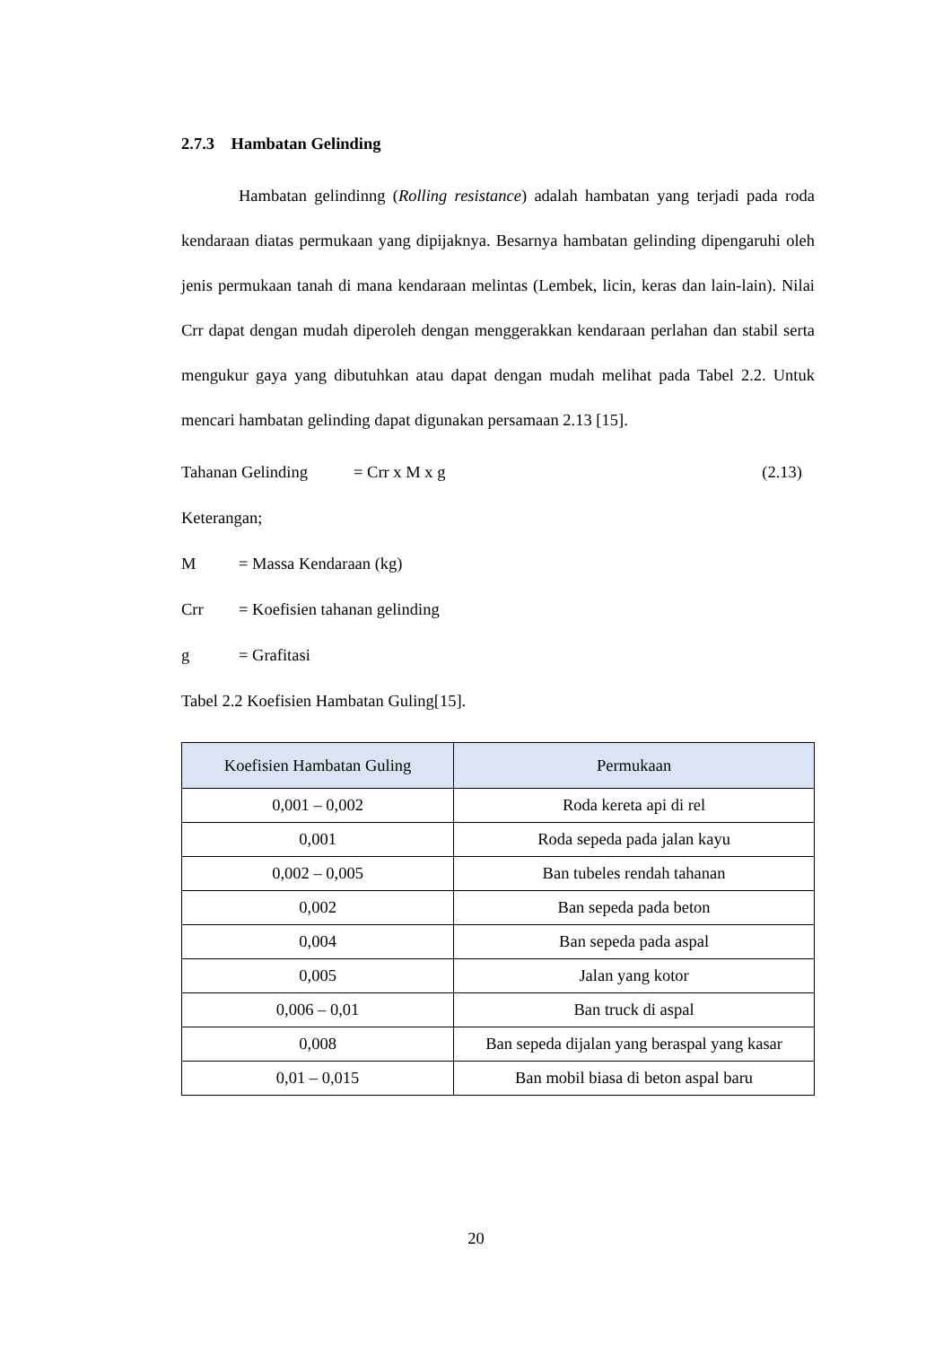2.7.3 Hambatan Gelinding
Hambatan gelindinng (Rolling resistance) adalah hambatan yang terjadi pada roda kendaraan diatas permukaan yang dipijaknya. Besarnya hambatan gelinding dipengaruhi oleh jenis permukaan tanah di mana kendaraan melintas (Lembek, licin, keras dan lain-lain). Nilai Crr dapat dengan mudah diperoleh dengan menggerakkan kendaraan perlahan dan stabil serta mengukur gaya yang dibutuhkan atau dapat dengan mudah melihat pada Tabel 2.2. Untuk mencari hambatan gelinding dapat digunakan persamaan 2.13 [15].
Tahanan Gelinding = Crr x M x g (2.13)
Keterangan;
M = Massa Kendaraan (kg)
Crr = Koefisien tahanan gelinding
g = Grafitasi
Tabel 2.2 Koefisien Hambatan Guling[15].
| Koefisien Hambatan Guling | Permukaan |
| --- | --- |
| 0,001 – 0,002 | Roda kereta api di rel |
| 0,001 | Roda sepeda pada jalan kayu |
| 0,002 – 0,005 | Ban tubeles rendah tahanan |
| 0,002 | Ban sepeda pada beton |
| 0,004 | Ban sepeda pada aspal |
| 0,005 | Jalan yang kotor |
| 0,006 – 0,01 | Ban truck di aspal |
| 0,008 | Ban sepeda dijalan yang beraspal yang kasar |
| 0,01 – 0,015 | Ban mobil biasa di beton aspal baru |
20